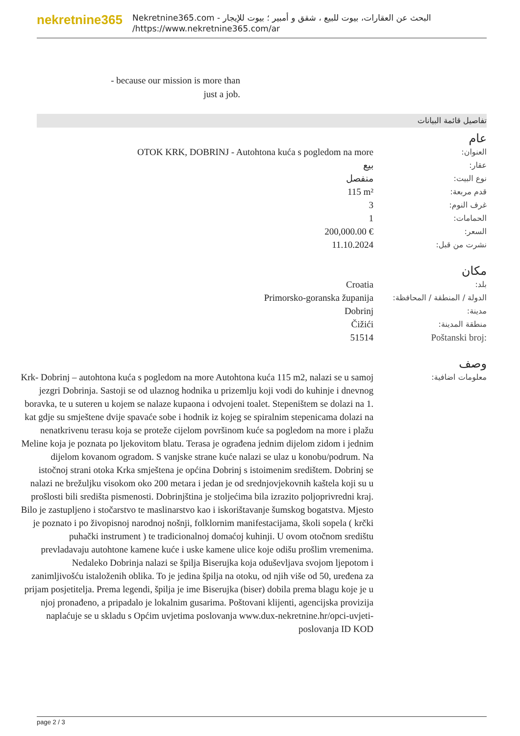nekretnine365
البحث عن العقارات، بيوت للبيع ، شقق و أمبير ؛ بيوت للإيجار - Nekretnine365.com
https://www.nekretnine365.com/ar/
- because our mission is more than just a job.
تفاصيل قائمة البيانات
عام
| OTOK KRK, DOBRINJ - Autohtona kuća s pogledom na more | العنوان: |
| بيع | عقار: |
| منفصل | نوع البيت: |
| 115 m² | قدم مربعة: |
| 3 | غرف النوم: |
| 1 | الحمامات: |
| 200,000.00 € | السعر: |
| 11.10.2024 | نشرت من قبل: |
مكان
| Croatia | بلد: |
| Primorsko-goranska županija | الدولة / المنطقة / المحافظة: |
| Dobrinj | مدينة: |
| Čižići | منطقة المدينة: |
| 51514 | Poštanski broj: |
وصف
| Krk- Dobrinj – autohtona kuća s pogledom na more Autohtona kuća 115 m2, nalazi se u samoj jezgri Dobrinja. Sastoji se od ulaznog hodnika u prizemlju koji vodi do kuhinje i dnevnog boravka, te u suteren u kojem se nalaze kupaona i odvojeni toalet. Stepeništem se dolazi na 1. kat gdje su smještene dvije spavaće sobe i hodnik iz kojeg se spiralnim stepenicama dolazi na nenatkrivenu terasu koja se proteže cijelom površinom kuće sa pogledom na more i plažu Meline koja je poznata po ljekovitom blatu. Terasa je ograđena jednim dijelom zidom i jednim dijelom kovanom ogradom. S vanjske strane kuće nalazi se ulaz u konobu/podrum. Na istočnoj strani otoka Krka smještena je općina Dobrinj s istoimenim središtem. Dobrinj se nalazi ne brežuljku visokom oko 200 metara i jedan je od srednjovjekovnih kaštela koji su u prošlosti bili središta pismenosti. Dobrinjština je stoljećima bila izrazito poljoprivredni kraj. Bilo je zastupljeno i stočarstvo te maslinarstvo kao i iskorištavanje šumskog bogatstva. Mjesto je poznato i po živopisnoj narodnoj nošnji, folklornim manifestacijama, školi sopela ( krčki puhački instrument ) te tradicionalnoj domaćoj kuhinji. U ovom otočnom središtu prevladavaju autohtone kamene kuće i uske kamene ulice koje odišu prošlim vremenima. Nedaleko Dobrinja nalazi se špilja Biserujka koja oduševljava svojom ljepotom i zanimljivošću istaloženih oblika. To je jedina špilja na otoku, od njih više od 50, uređena za prijam posjetitelja. Prema legendi, špilja je ime Biserujka (biser) dobila prema blagu koje je u njoj pronađeno, a pripadalo je lokalnim gusarima. Poštovani klijenti, agencijska provizija naplaćuje se u skladu s Općim uvjetima poslovanja www.dux-nekretnine.hr/opci-uvjeti-poslovanja ID KOD | معلومات اضافية: |
page 2 / 3